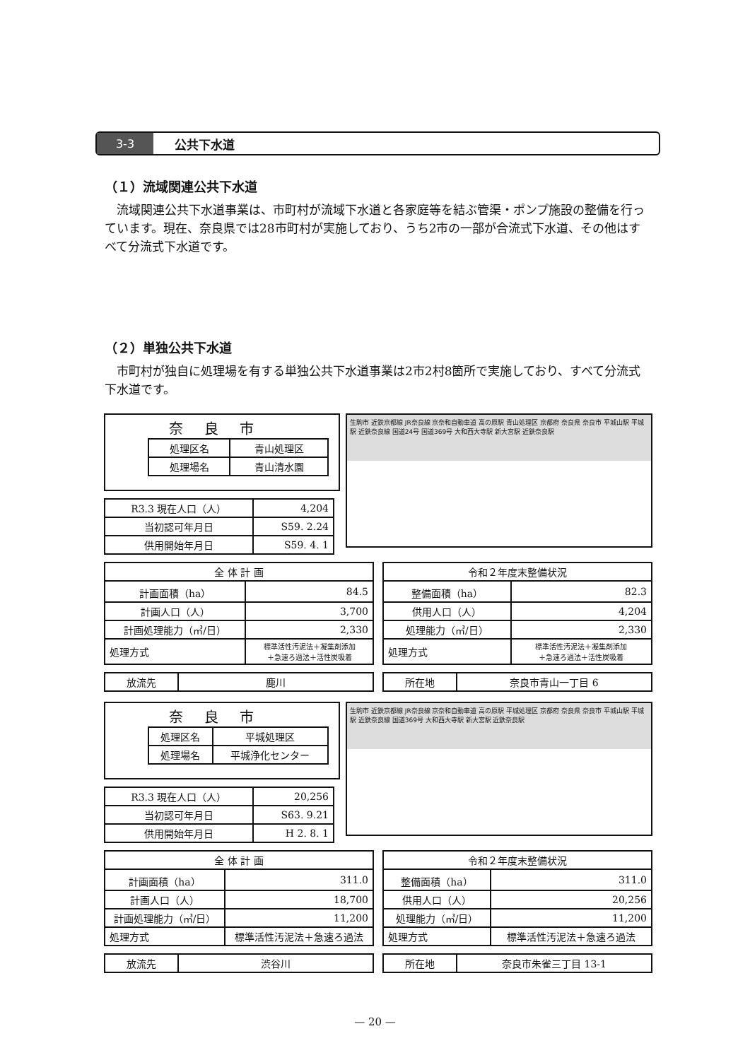3-3
公共下水道
（１）流域関連公共下水道
流域関連公共下水道事業は、市町村が流域下水道と各家庭等を結ぶ管渠・ポンプ施設の整備を行っています。現在、奈良県では28市町村が実施しており、うち2市の一部が合流式下水道、その他はすべて分流式下水道です。
（２）単独公共下水道
市町村が独自に処理場を有する単独公共下水道事業は2市2村8箇所で実施しており、すべて分流式下水道です。
奈良市
| 処理区名 | 青山処理区 |
| 処理場名 | 青山清水園 |
| R3.3 現在人口（人） | 4,204 |
| 当初認可年月日 | S59. 2.24 |
| 供用開始年月日 | S59. 4. 1 |
生駒市 近鉄京都線 JR奈良線 京奈和自動車道 高の原駅 青山処理区 京都府 奈良県 奈良市 平城山駅 平城駅 近鉄奈良線 国道24号 国道369号 大和西大寺駅 新大宮駅 近鉄奈良駅
| 全 体 計 画 | |
| 計画面積（ha） | 84.5 |
| 計画人口（人） | 3,700 |
| 計画処理能力（㎥/日） | 2,330 |
| 処理方式 | 標準活性汚泥法＋凝集剤添加 ＋急速ろ過法＋活性炭吸着 |
| 令和２年度末整備状況 | |
| 整備面積（ha） | 82.3 |
| 供用人口（人） | 4,204 |
| 処理能力（㎥/日） | 2,330 |
| 処理方式 | 標準活性汚泥法＋凝集剤添加 ＋急速ろ過法＋活性炭吸着 |
| 放流先 | 鹿川 |
| 所在地 | 奈良市青山一丁目 6 |
奈良市
| 処理区名 | 平城処理区 |
| 処理場名 | 平城浄化センター |
| R3.3 現在人口（人） | 20,256 |
| 当初認可年月日 | S63. 9.21 |
| 供用開始年月日 | H 2. 8. 1 |
生駒市 近鉄京都線 JR奈良線 京奈和自動車道 高の原駅 平城処理区 京都府 奈良県 奈良市 平城山駅 平城駅 近鉄奈良線 国道369号 大和西大寺駅 新大宮駅 近鉄奈良駅
| 全 体 計 画 | |
| 計画面積（ha） | 311.0 |
| 計画人口（人） | 18,700 |
| 計画処理能力（㎥/日） | 11,200 |
| 処理方式 | 標準活性汚泥法＋急速ろ過法 |
| 令和２年度末整備状況 | |
| 整備面積（ha） | 311.0 |
| 供用人口（人） | 20,256 |
| 処理能力（㎥/日） | 11,200 |
| 処理方式 | 標準活性汚泥法＋急速ろ過法 |
| 放流先 | 渋谷川 |
| 所在地 | 奈良市朱雀三丁目 13-1 |
— 20 —